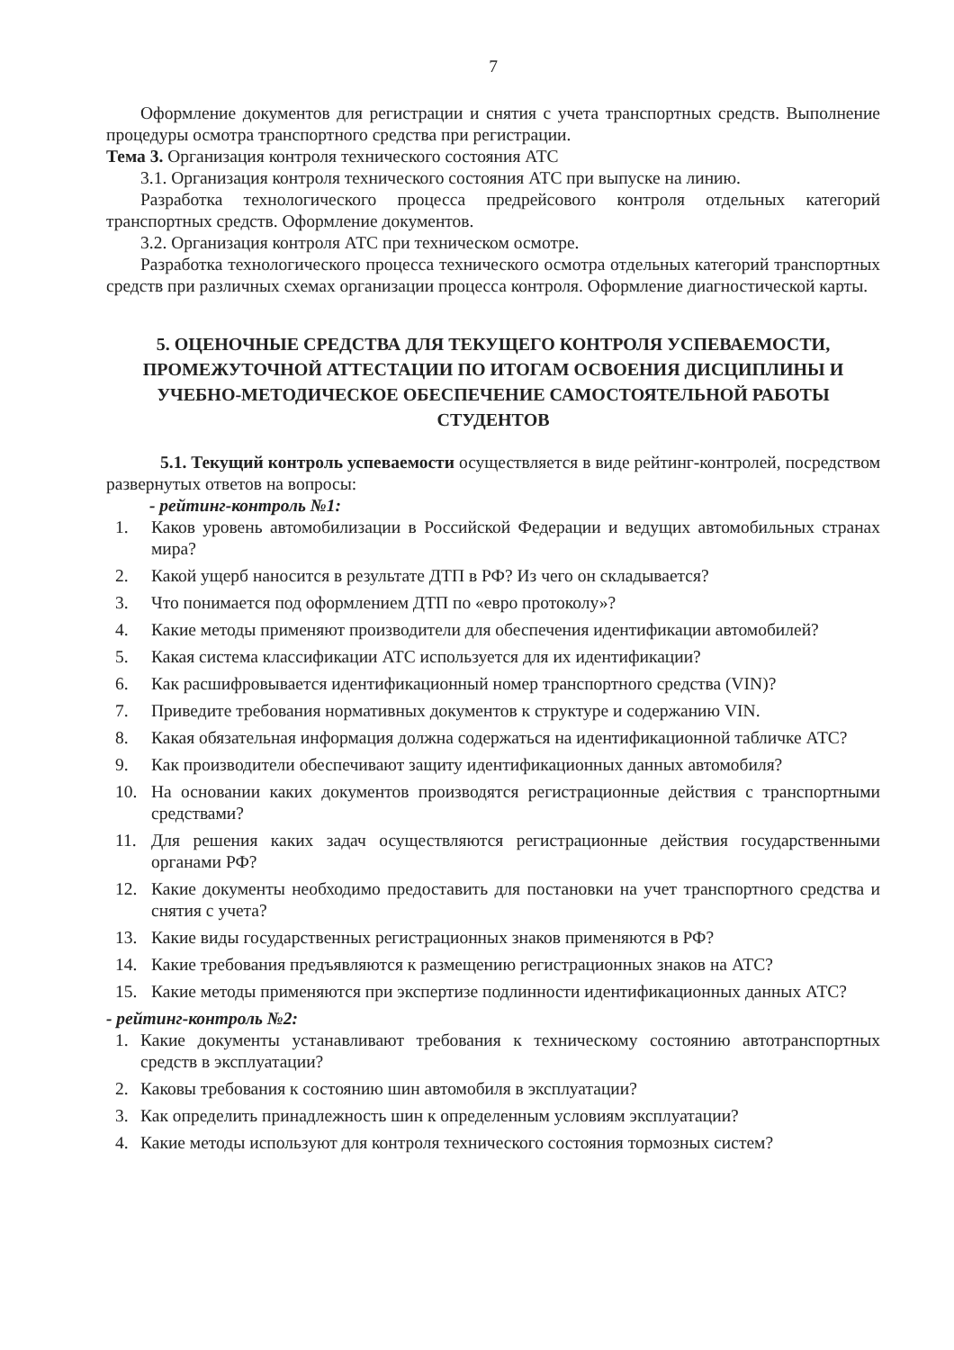7
Оформление документов для регистрации и снятия с учета транспортных средств. Выполнение процедуры осмотра транспортного средства при регистрации.
Тема 3. Организация контроля технического состояния АТС
3.1. Организация контроля технического состояния АТС при выпуске на линию.
Разработка технологического процесса предрейсового контроля отдельных категорий транспортных средств. Оформление документов.
3.2. Организация контроля АТС при техническом осмотре.
Разработка технологического процесса технического осмотра отдельных категорий транспортных средств при различных схемах организации процесса контроля. Оформление диагностической карты.
5. ОЦЕНОЧНЫЕ СРЕДСТВА ДЛЯ ТЕКУЩЕГО КОНТРОЛЯ УСПЕВАЕМОСТИ, ПРОМЕЖУТОЧНОЙ АТТЕСТАЦИИ ПО ИТОГАМ ОСВОЕНИЯ ДИСЦИПЛИНЫ И УЧЕБНО-МЕТОДИЧЕСКОЕ ОБЕСПЕЧЕНИЕ САМОСТОЯТЕЛЬНОЙ РАБОТЫ СТУДЕНТОВ
5.1. Текущий контроль успеваемости осуществляется в виде рейтинг-контролей, посредством развернутых ответов на вопросы:
- рейтинг-контроль №1:
1. Каков уровень автомобилизации в Российской Федерации и ведущих автомобильных странах мира?
2. Какой ущерб наносится в результате ДТП в РФ? Из чего он складывается?
3. Что понимается под оформлением ДТП по «евро протоколу»?
4. Какие методы применяют производители для обеспечения идентификации автомобилей?
5. Какая система классификации АТС используется для их идентификации?
6. Как расшифровывается идентификационный номер транспортного средства (VIN)?
7. Приведите требования нормативных документов к структуре и содержанию VIN.
8. Какая обязательная информация должна содержаться на идентификационной табличке АТС?
9. Как производители обеспечивают защиту идентификационных данных автомобиля?
10. На основании каких документов производятся регистрационные действия с транспортными средствами?
11. Для решения каких задач осуществляются регистрационные действия государственными органами РФ?
12. Какие документы необходимо предоставить для постановки на учет транспортного средства и снятия с учета?
13. Какие виды государственных регистрационных знаков применяются в РФ?
14. Какие требования предъявляются к размещению регистрационных знаков на АТС?
15. Какие методы применяются при экспертизе подлинности идентификационных данных АТС?
- рейтинг-контроль №2:
1. Какие документы устанавливают требования к техническому состоянию автотранспортных средств в эксплуатации?
2. Каковы требования к состоянию шин автомобиля в эксплуатации?
3. Как определить принадлежность шин к определенным условиям эксплуатации?
4. Какие методы используют для контроля технического состояния тормозных систем?